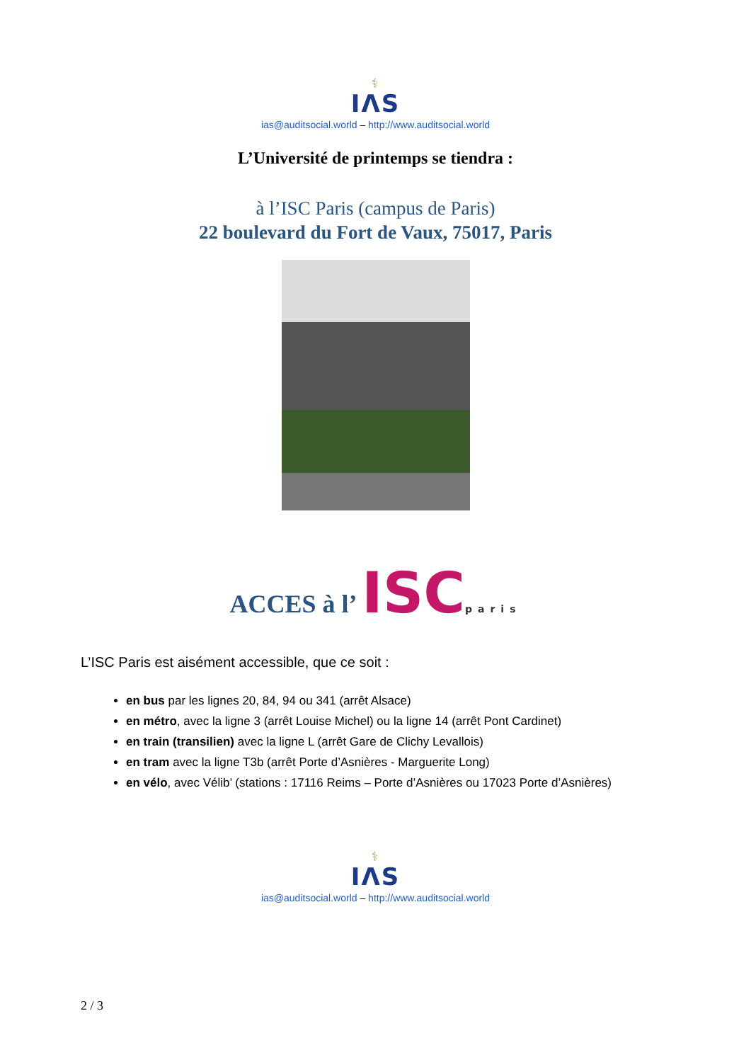⚕
IΛS
ias@auditsocial.world – http://www.auditsocial.world
L’Université de printemps se tiendra :
à l’ISC Paris (campus de Paris)
22 boulevard du Fort de Vaux, 75017, Paris
ACCES à l’ ISCparis
L’ISC Paris est aisément accessible, que ce soit :
en bus par les lignes 20, 84, 94 ou 341 (arrêt Alsace)
en métro, avec la ligne 3 (arrêt Louise Michel) ou la ligne 14 (arrêt Pont Cardinet)
en train (transilien) avec la ligne L (arrêt Gare de Clichy Levallois)
en tram avec la ligne T3b (arrêt Porte d’Asnières - Marguerite Long)
en vélo, avec Vélib’ (stations : 17116 Reims – Porte d’Asnières ou 17023 Porte d’Asnières)
⚕
IΛS
ias@auditsocial.world – http://www.auditsocial.world
2 / 3